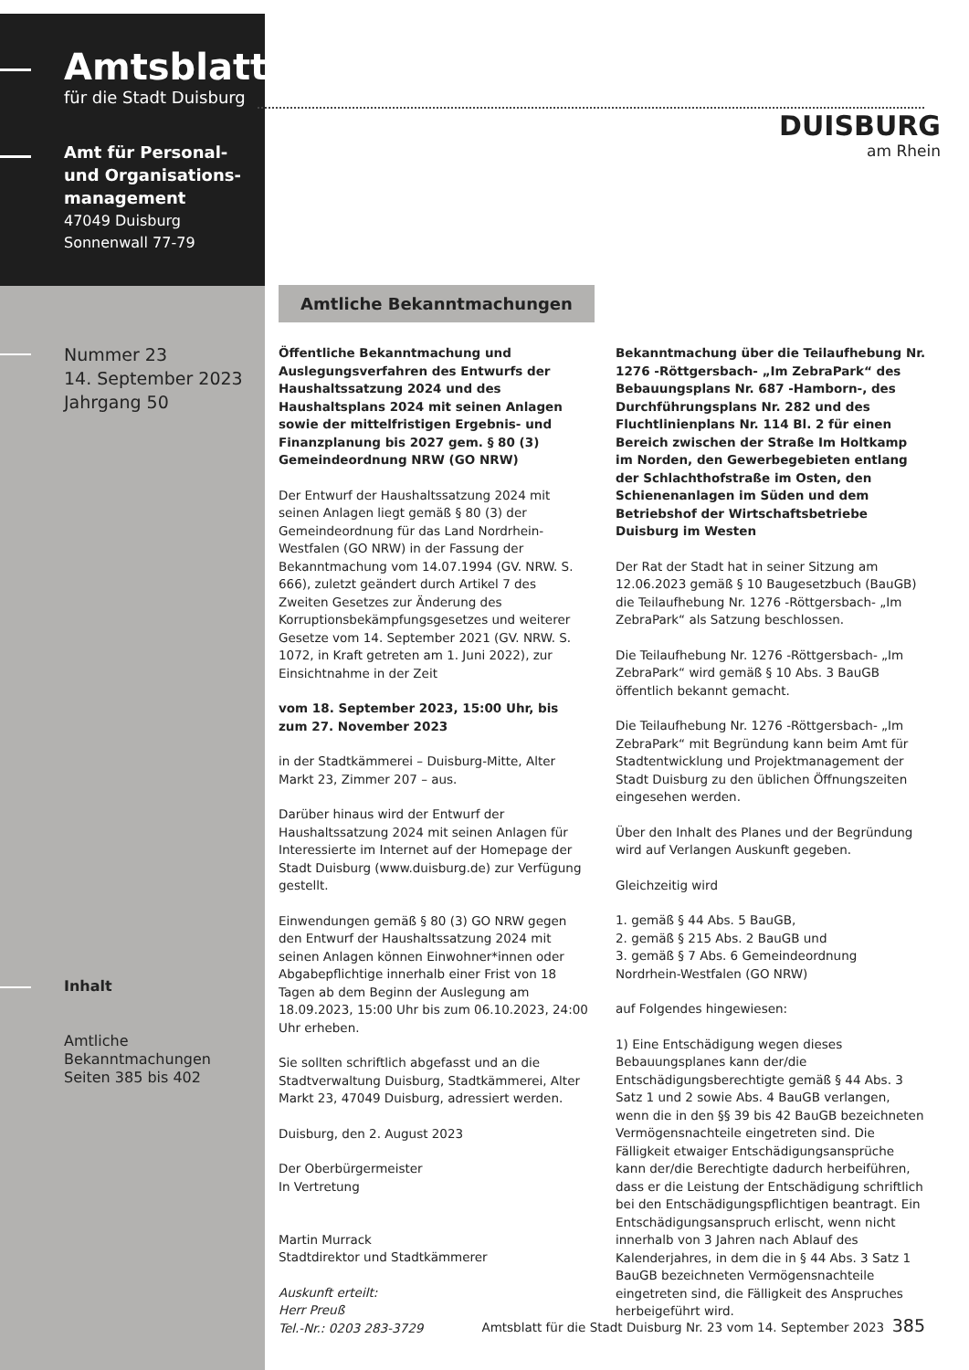Amtsblatt
für die Stadt Duisburg
Amt für Personal-
und Organisations-
management
47049 Duisburg
Sonnenwall 77-79
Nummer 23
14. September 2023
Jahrgang 50
Inhalt
Amtliche
Bekanntmachungen
Seiten 385 bis 402
DUISBURG
am Rhein
Amtliche Bekanntmachungen
Öffentliche Bekanntmachung und Auslegungsverfahren des Entwurfs der Haushaltssatzung 2024 und des Haushaltsplans 2024 mit seinen Anlagen sowie der mittelfristigen Ergebnis- und Finanzplanung bis 2027 gem. § 80 (3) Gemeindeordnung NRW (GO NRW)
Der Entwurf der Haushaltssatzung 2024 mit seinen Anlagen liegt gemäß § 80 (3) der Gemeindeordnung für das Land Nordrhein-Westfalen (GO NRW) in der Fassung der Bekanntmachung vom 14.07.1994 (GV. NRW. S. 666), zuletzt geändert durch Artikel 7 des Zweiten Gesetzes zur Änderung des Korruptionsbekämpfungsgesetzes und weiterer Gesetze vom 14. September 2021 (GV. NRW. S. 1072, in Kraft getreten am 1. Juni 2022), zur Einsichtnahme in der Zeit
vom 18. September 2023, 15:00 Uhr, bis zum 27. November 2023
in der Stadtkämmerei – Duisburg-Mitte, Alter Markt 23, Zimmer 207 – aus.
Darüber hinaus wird der Entwurf der Haushaltssatzung 2024 mit seinen Anlagen für Interessierte im Internet auf der Homepage der Stadt Duisburg (www.duisburg.de) zur Verfügung gestellt.
Einwendungen gemäß § 80 (3) GO NRW gegen den Entwurf der Haushaltssatzung 2024 mit seinen Anlagen können Einwohner*innen oder Abgabepflichtige innerhalb einer Frist von 18 Tagen ab dem Beginn der Auslegung am 18.09.2023, 15:00 Uhr bis zum 06.10.2023, 24:00 Uhr erheben.
Sie sollten schriftlich abgefasst und an die Stadtverwaltung Duisburg, Stadtkämmerei, Alter Markt 23, 47049 Duisburg, adressiert werden.
Duisburg, den 2. August 2023
Der Oberbürgermeister
In Vertretung
Martin Murrack
Stadtdirektor und Stadtkämmerer
Auskunft erteilt:
Herr Preuß
Tel.-Nr.: 0203 283-3729
Bekanntmachung über die Teilaufhebung Nr. 1276 -Röttgersbach- „Im ZebraPark“ des Bebauungsplans Nr. 687 -Hamborn-, des Durchführungsplans Nr. 282 und des Fluchtlinienplans Nr. 114 Bl. 2 für einen Bereich zwischen der Straße Im Holtkamp im Norden, den Gewerbegebieten entlang der Schlachthofstraße im Osten, den Schienenanlagen im Süden und dem Betriebshof der Wirtschaftsbetriebe Duisburg im Westen
Der Rat der Stadt hat in seiner Sitzung am 12.06.2023 gemäß § 10 Baugesetzbuch (BauGB) die Teilaufhebung Nr. 1276 -Röttgersbach- „Im ZebraPark“ als Satzung beschlossen.
Die Teilaufhebung Nr. 1276 -Röttgersbach- „Im ZebraPark“ wird gemäß § 10 Abs. 3 BauGB öffentlich bekannt gemacht.
Die Teilaufhebung Nr. 1276 -Röttgersbach- „Im ZebraPark“ mit Begründung kann beim Amt für Stadtentwicklung und Projektmanagement der Stadt Duisburg zu den üblichen Öffnungszeiten eingesehen werden.
Über den Inhalt des Planes und der Begründung wird auf Verlangen Auskunft gegeben.
Gleichzeitig wird
1. gemäß § 44 Abs. 5 BauGB,
2. gemäß § 215 Abs. 2 BauGB und
3. gemäß § 7 Abs. 6 Gemeindeordnung Nordrhein-Westfalen (GO NRW)
auf Folgendes hingewiesen:
1) Eine Entschädigung wegen dieses Bebauungsplanes kann der/die Entschädigungsberechtigte gemäß § 44 Abs. 3 Satz 1 und 2 sowie Abs. 4 BauGB verlangen, wenn die in den §§ 39 bis 42 BauGB bezeichneten Vermögensnachteile eingetreten sind. Die Fälligkeit etwaiger Entschädigungsansprüche kann der/die Berechtigte dadurch herbeiführen, dass er die Leistung der Entschädigung schriftlich bei den Entschädigungspflichtigen beantragt. Ein Entschädigungsanspruch erlischt, wenn nicht innerhalb von 3 Jahren nach Ablauf des Kalenderjahres, in dem die in § 44 Abs. 3 Satz 1 BauGB bezeichneten Vermögensnachteile eingetreten sind, die Fälligkeit des Anspruches herbeigeführt wird.
Amtsblatt für die Stadt Duisburg Nr. 23 vom 14. September 2023 385